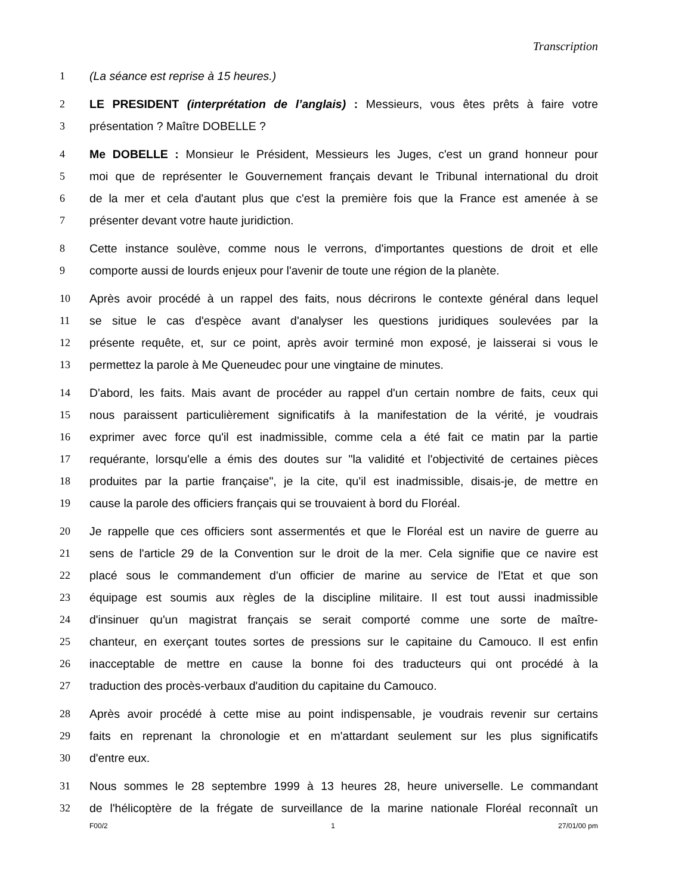Transcription
1 (La séance est reprise à 15 heures.)
2 LE PRESIDENT (interprétation de l’anglais) : Messieurs, vous êtes prêts à faire votre
3 présentation ? Maître DOBELLE ?
4 Me DOBELLE : Monsieur le Président, Messieurs les Juges, c'est un grand honneur pour
5 moi que de représenter le Gouvernement français devant le Tribunal international du droit
6 de la mer et cela d'autant plus que c'est la première fois que la France est amenée à se
7 présenter devant votre haute juridiction.
8 Cette instance soulève, comme nous le verrons, d'importantes questions de droit et elle
9 comporte aussi de lourds enjeux pour l'avenir de toute une région de la planète.
10 Après avoir procédé à un rappel des faits, nous décrirons le contexte général dans lequel
11 se situe le cas d'espèce avant d'analyser les questions juridiques soulevées par la
12 présente requête, et, sur ce point, après avoir terminé mon exposé, je laisserai si vous le
13 permettez la parole à Me Queneudec pour une vingtaine de minutes.
14 D'abord, les faits. Mais avant de procéder au rappel d'un certain nombre de faits, ceux qui
15 nous paraissent particulièrement significatifs à la manifestation de la vérité, je voudrais
16 exprimer avec force qu'il est inadmissible, comme cela a été fait ce matin par la partie
17 requérante, lorsqu'elle a émis des doutes sur "la validité et l'objectivité de certaines pièces
18 produites par la partie française", je la cite, qu'il est inadmissible, disais-je, de mettre en
19 cause la parole des officiers français qui se trouvaient à bord du Floréal.
20 Je rappelle que ces officiers sont assermentés et que le Floréal est un navire de guerre au
21 sens de l'article 29 de la Convention sur le droit de la mer. Cela signifie que ce navire est
22 placé sous le commandement d'un officier de marine au service de l'Etat et que son
23 équipage est soumis aux règles de la discipline militaire. Il est tout aussi inadmissible
24 d'insinuer qu'un magistrat français se serait comporté comme une sorte de maître-
25 chanteur, en exerçant toutes sortes de pressions sur le capitaine du Camouco. Il est enfin
26 inacceptable de mettre en cause la bonne foi des traducteurs qui ont procédé à la
27 traduction des procès-verbaux d'audition du capitaine du Camouco.
28 Après avoir procédé à cette mise au point indispensable, je voudrais revenir sur certains
29 faits en reprenant la chronologie et en m'attardant seulement sur les plus significatifs
30 d'entre eux.
31 Nous sommes le 28 septembre 1999 à 13 heures 28, heure universelle. Le commandant
32 de l'hélicoptère de la frégate de surveillance de la marine nationale Floréal reconnaît un
F00/2 1 27/01/00 pm